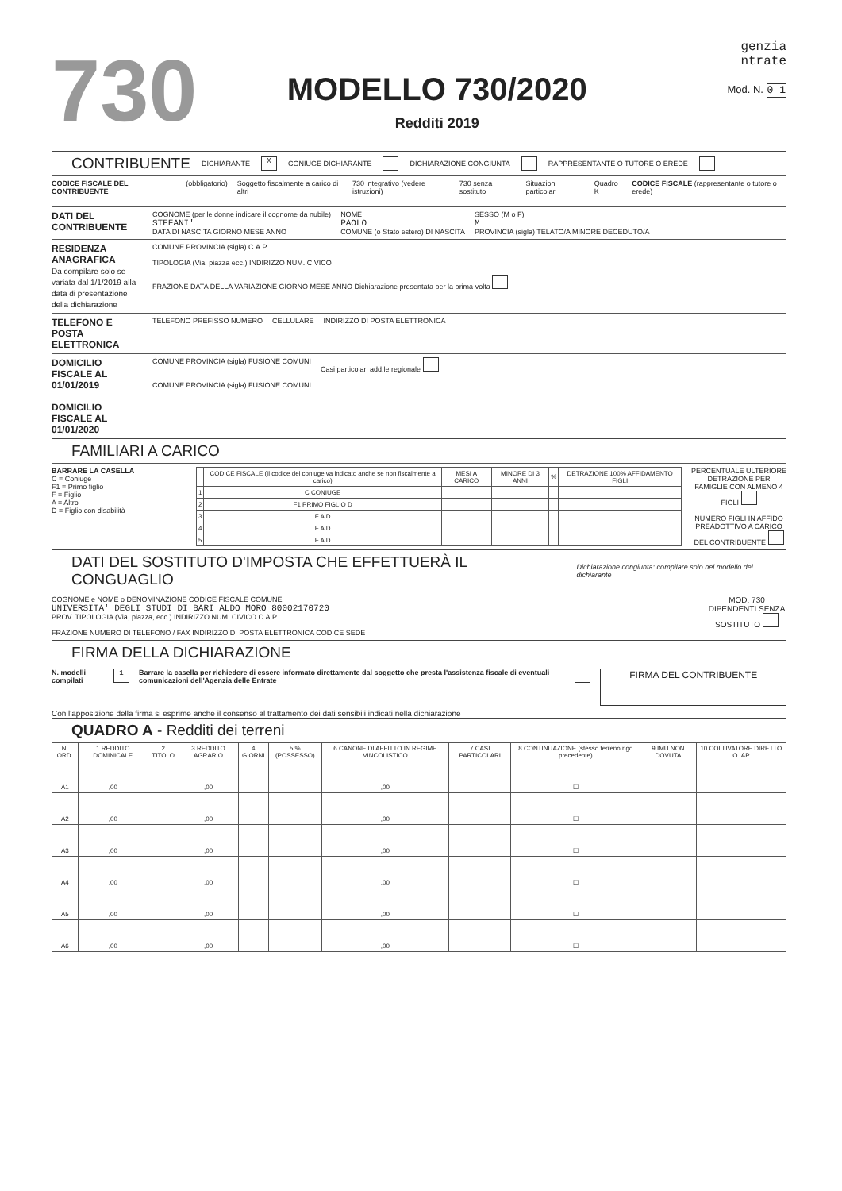730
MODELLO 730/2020
Redditi 2019
genzia
ntrate
Mod. N. 0 1
CONTRIBUENTE
DICHIARANTE X CONIUGE DICHIARANTE DICHIARAZIONE CONGIUNTA RAPPRESENTANTE O TUTORE O EREDE
CODICE FISCALE DEL CONTRIBUENTE (obbligatorio) Soggetto fiscalmente a carico di altri 730 integrativo (vedere istruzioni) 730 senza sostituto Situazioni particolari Quadro K CODICE FISCALE (rappresentante o tutore o erede)
DATI DEL CONTRIBUENTE
COGNOME (per le donne indicare il cognome da nubile)
STEFANI'
DATA DI NASCITA GIORNO MESE ANNO
NOME
PAOLO
COMUNE (o Stato estero) DI NASCITA
SESSO (M o F)
M
PROVINCIA (sigla) TELATO/A MINORE DECEDUTO/A
RESIDENZA ANAGRAFICA
Da compilare solo se variata dal 1/1/2019 alla data di presentazione della dichiarazione
COMUNE PROVINCIA (sigla) C.A.P.
TIPOLOGIA (Via, piazza ecc.) INDIRIZZO NUM. CIVICO
FRAZIONE DATA DELLA VARIAZIONE GIORNO MESE ANNO Dichiarazione presentata per la prima volta
TELEFONO E POSTA ELETTRONICA
TELEFONO PREFISSO NUMERO CELLULARE INDIRIZZO DI POSTA ELETTRONICA
DOMICILIO FISCALE AL 01/01/2019
DOMICILIO FISCALE AL 01/01/2020
COMUNE PROVINCIA (sigla) FUSIONE COMUNI
COMUNE PROVINCIA (sigla) FUSIONE COMUNI
Casi particolari add.le regionale
FAMILIARI A CARICO
BARRARE LA CASELLA
C = Coniuge
F1 = Primo figlio
F = Figlio
A = Altro
D = Figlio con disabilità
| | CODICE FISCALE (Il codice del coniuge va indicato anche se non fiscalmente a carico) | MESI A CARICO | MINORE DI 3 ANNI | % | DETRAZIONE 100% AFFIDAMENTO FIGLI |
| --- | --- | --- | --- | --- | --- |
| 1 | C CONIUGE | | | | |
| 2 | F1 PRIMO FIGLIO D | | | | |
| 3 | F A D | | | | |
| 4 | F A D | | | | |
| 5 | F A D | | | | |
PERCENTUALE ULTERIORE DETRAZIONE PER FAMIGLIE CON ALMENO 4 FIGLI
NUMERO FIGLI IN AFFIDO PREADOTTIVO A CARICO DEL CONTRIBUENTE
DATI DEL SOSTITUTO D'IMPOSTA CHE EFFETTUERÀ IL CONGUAGLIO
Dichiarazione congiunta: compilare solo nel modello del dichiarante
COGNOME e NOME o DENOMINAZIONE CODICE FISCALE COMUNE
UNIVERSITA' DEGLI STUDI DI BARI ALDO MORO 80002170720
PROV. TIPOLOGIA (Via, piazza, ecc.) INDIRIZZO NUM. CIVICO C.A.P.
FRAZIONE NUMERO DI TELEFONO / FAX INDIRIZZO DI POSTA ELETTRONICA CODICE SEDE
MOD. 730 DIPENDENTI SENZA SOSTITUTO
FIRMA DELLA DICHIARAZIONE
N. modelli compilati 1 Barrare la casella per richiedere di essere informato direttamente dal soggetto che presta l'assistenza fiscale di eventuali comunicazioni dell'Agenzia delle Entrate
FIRMA DEL CONTRIBUENTE
Con l'apposizione della firma si esprime anche il consenso al trattamento dei dati sensibili indicati nella dichiarazione
QUADRO A - Redditi dei terreni
| N. ORD. | 1 REDDITO DOMINICALE | 2 TITOLO | 3 REDDITO AGRARIO | 4 GIORNI | 5 % (POSSESSO) | 6 CANONE DI AFFITTO IN REGIME VINCOLISTICO | 7 CASI PARTICOLARI | 8 CONTINUAZIONE (stesso terreno rigo precedente) | 9 IMU NON DOVUTA | 10 COLTIVATORE DIRETTO O IAP |
| --- | --- | --- | --- | --- | --- | --- | --- | --- | --- | --- |
| A1 | ,00 | | ,00 | | | ,00 | | ☐ | | |
| A2 | ,00 | | ,00 | | | ,00 | | ☐ | | |
| A3 | ,00 | | ,00 | | | ,00 | | ☐ | | |
| A4 | ,00 | | ,00 | | | ,00 | | ☐ | | |
| A5 | ,00 | | ,00 | | | ,00 | | ☐ | | |
| A6 | ,00 | | ,00 | | | ,00 | | ☐ | | |